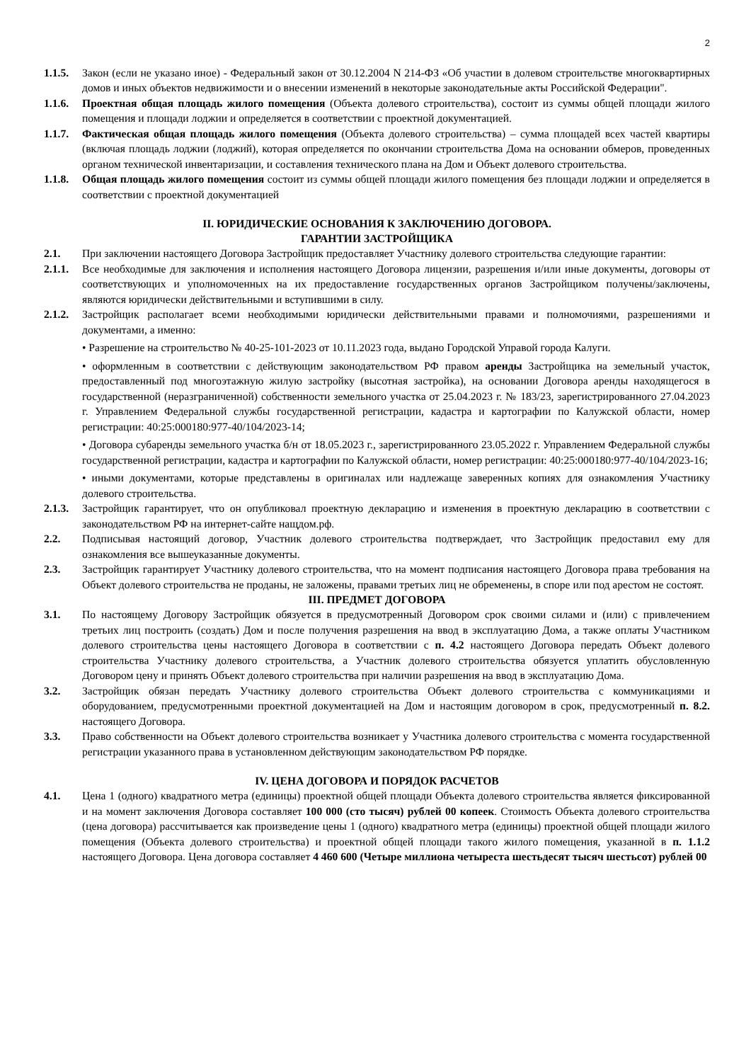2
1.1.5.
Закон (если не указано иное) - Федеральный закон от 30.12.2004 N 214-ФЗ «Об участии в долевом строительстве многоквартирных домов и иных объектов недвижимости и о внесении изменений в некоторые законодательные акты Российской Федерации".
1.1.6.
Проектная общая площадь жилого помещения (Объекта долевого строительства), состоит из суммы общей площади жилого помещения и площади лоджии и определяется в соответствии с проектной документацией.
1.1.7.
Фактическая общая площадь жилого помещения (Объекта долевого строительства) – сумма площадей всех частей квартиры (включая площадь лоджии (лоджий), которая определяется по окончании строительства Дома на основании обмеров, проведенных органом технической инвентаризации, и составления технического плана на Дом и Объект долевого строительства.
1.1.8.
Общая площадь жилого помещения состоит из суммы общей площади жилого помещения без площади лоджии и определяется в соответствии с проектной документацией
II. ЮРИДИЧЕСКИЕ ОСНОВАНИЯ К ЗАКЛЮЧЕНИЮ ДОГОВОРА.
ГАРАНТИИ ЗАСТРОЙЩИКА
2.1. При заключении настоящего Договора Застройщик предоставляет Участнику долевого строительства следующие гарантии:
2.1.1.
Все необходимые для заключения и исполнения настоящего Договора лицензии, разрешения и/или иные документы, договоры от соответствующих и уполномоченных на их предоставление государственных органов Застройщиком получены/заключены, являются юридически действительными и вступившими в силу.
2.1.2.
Застройщик располагает всеми необходимыми юридически действительными правами и полномочиями, разрешениями и документами, а именно:
• Разрешение на строительство № 40-25-101-2023 от 10.11.2023 года, выдано Городской Управой города Калуги.
• оформленным в соответствии с действующим законодательством РФ правом аренды Застройщика на земельный участок, предоставленный под многоэтажную жилую застройку (высотная застройка), на основании Договора аренды находящегося в государственной (неразграниченной) собственности земельного участка от 25.04.2023 г. № 183/23, зарегистрированного 27.04.2023 г. Управлением Федеральной службы государственной регистрации, кадастра и картографии по Калужской области, номер регистрации: 40:25:000180:977-40/104/2023-14;
• Договора субаренды земельного участка б/н от 18.05.2023 г., зарегистрированного 23.05.2022 г. Управлением Федеральной службы государственной регистрации, кадастра и картографии по Калужской области, номер регистрации: 40:25:000180:977-40/104/2023-16;
• иными документами, которые представлены в оригиналах или надлежаще заверенных копиях для ознакомления Участнику долевого строительства.
2.1.3.
Застройщик гарантирует, что он опубликовал проектную декларацию и изменения в проектную декларацию в соответствии с законодательством РФ на интернет-сайте нащдом.рф.
2.2. Подписывая настоящий договор, Участник долевого строительства подтверждает, что Застройщик предоставил ему для ознакомления все вышеуказанные документы.
2.3. Застройщик гарантирует Участнику долевого строительства, что на момент подписания настоящего Договора права требования на Объект долевого строительства не проданы, не заложены, правами третьих лиц не обременены, в споре или под арестом не состоят.
III. ПРЕДМЕТ ДОГОВОРА
3.1. По настоящему Договору Застройщик обязуется в предусмотренный Договором срок своими силами и (или) с привлечением третьих лиц построить (создать) Дом и после получения разрешения на ввод в эксплуатацию Дома, а также оплаты Участником долевого строительства цены настоящего Договора в соответствии с п. 4.2 настоящего Договора передать Объект долевого строительства Участнику долевого строительства, а Участник долевого строительства обязуется уплатить обусловленную Договором цену и принять Объект долевого строительства при наличии разрешения на ввод в эксплуатацию Дома.
3.2. Застройщик обязан передать Участнику долевого строительства Объект долевого строительства с коммуникациями и оборудованием, предусмотренными проектной документацией на Дом и настоящим договором в срок, предусмотренный п. 8.2. настоящего Договора.
3.3. Право собственности на Объект долевого строительства возникает у Участника долевого строительства с момента государственной регистрации указанного права в установленном действующим законодательством РФ порядке.
IV. ЦЕНА ДОГОВОРА И ПОРЯДОК РАСЧЕТОВ
4.1. Цена 1 (одного) квадратного метра (единицы) проектной общей площади Объекта долевого строительства является фиксированной и на момент заключения Договора составляет 100 000 (сто тысяч) рублей 00 копеек. Стоимость Объекта долевого строительства (цена договора) рассчитывается как произведение цены 1 (одного) квадратного метра (единицы) проектной общей площади жилого помещения (Объекта долевого строительства) и проектной общей площади такого жилого помещения, указанной в п. 1.1.2 настоящего Договора. Цена договора составляет 4 460 600 (Четыре миллиона четыреста шестьдесят тысяч шестьсот) рублей 00